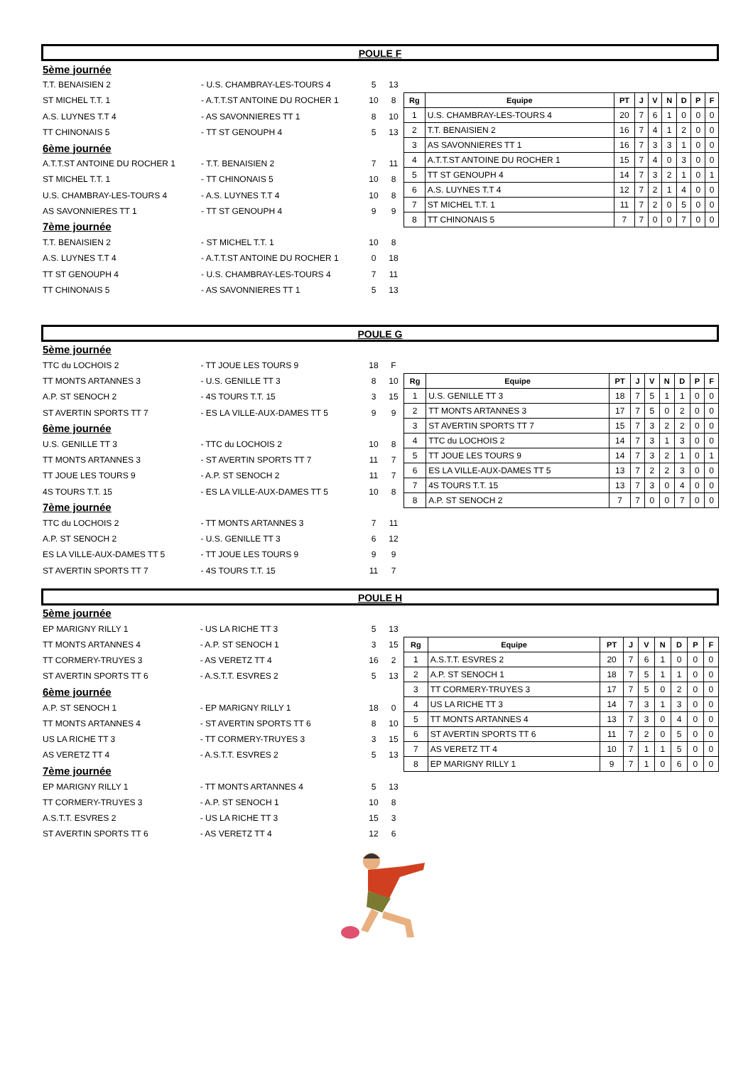POULE F
| 5ème journée | | | |
| T.T. BENAISIEN 2 | - U.S. CHAMBRAY-LES-TOURS 4 | 5 | 13 |
| ST MICHEL T.T. 1 | - A.T.T.ST ANTOINE DU ROCHER 1 | 10 | 8 |
| A.S. LUYNES T.T 4 | - AS SAVONNIERES TT 1 | 8 | 10 |
| TT CHINONAIS 5 | - TT ST GENOUPH 4 | 5 | 13 |
| 6ème journée | | | |
| A.T.T.ST ANTOINE DU ROCHER 1 | - T.T. BENAISIEN 2 | 7 | 11 |
| ST MICHEL T.T. 1 | - TT CHINONAIS 5 | 10 | 8 |
| U.S. CHAMBRAY-LES-TOURS 4 | - A.S. LUYNES T.T 4 | 10 | 8 |
| AS SAVONNIERES TT 1 | - TT ST GENOUPH 4 | 9 | 9 |
| 7ème journée | | | |
| T.T. BENAISIEN 2 | - ST MICHEL T.T. 1 | 10 | 8 |
| A.S. LUYNES T.T 4 | - A.T.T.ST ANTOINE DU ROCHER 1 | 0 | 18 |
| TT ST GENOUPH 4 | - U.S. CHAMBRAY-LES-TOURS 4 | 7 | 11 |
| TT CHINONAIS 5 | - AS SAVONNIERES TT 1 | 5 | 13 |
| Rg | Equipe | PT | J | V | N | D | P | F |
| --- | --- | --- | --- | --- | --- | --- | --- | --- |
| 1 | U.S. CHAMBRAY-LES-TOURS 4 | 20 | 7 | 6 | 1 | 0 | 0 | 0 |
| 2 | T.T. BENAISIEN 2 | 16 | 7 | 4 | 1 | 2 | 0 | 0 |
| 3 | AS SAVONNIERES TT 1 | 16 | 7 | 3 | 3 | 1 | 0 | 0 |
| 4 | A.T.T.ST ANTOINE DU ROCHER 1 | 15 | 7 | 4 | 0 | 3 | 0 | 0 |
| 5 | TT ST GENOUPH 4 | 14 | 7 | 3 | 2 | 1 | 0 | 1 |
| 6 | A.S. LUYNES T.T 4 | 12 | 7 | 2 | 1 | 4 | 0 | 0 |
| 7 | ST MICHEL T.T. 1 | 11 | 7 | 2 | 0 | 5 | 0 | 0 |
| 8 | TT CHINONAIS 5 | 7 | 7 | 0 | 0 | 7 | 0 | 0 |
POULE G
| 5ème journée | | | |
| TTC du LOCHOIS 2 | - TT JOUE LES TOURS 9 | 18 | F |
| TT MONTS ARTANNES 3 | - U.S. GENILLE TT 3 | 8 | 10 |
| A.P. ST SENOCH 2 | - 4S TOURS T.T. 15 | 3 | 15 |
| ST AVERTIN SPORTS TT 7 | - ES LA VILLE-AUX-DAMES TT 5 | 9 | 9 |
| 6ème journée | | | |
| U.S. GENILLE TT 3 | - TTC du LOCHOIS 2 | 10 | 8 |
| TT MONTS ARTANNES 3 | - ST AVERTIN SPORTS TT 7 | 11 | 7 |
| TT JOUE LES TOURS 9 | - A.P. ST SENOCH 2 | 11 | 7 |
| 4S TOURS T.T. 15 | - ES LA VILLE-AUX-DAMES TT 5 | 10 | 8 |
| 7ème journée | | | |
| TTC du LOCHOIS 2 | - TT MONTS ARTANNES 3 | 7 | 11 |
| A.P. ST SENOCH 2 | - U.S. GENILLE TT 3 | 6 | 12 |
| ES LA VILLE-AUX-DAMES TT 5 | - TT JOUE LES TOURS 9 | 9 | 9 |
| ST AVERTIN SPORTS TT 7 | - 4S TOURS T.T. 15 | 11 | 7 |
| Rg | Equipe | PT | J | V | N | D | P | F |
| --- | --- | --- | --- | --- | --- | --- | --- | --- |
| 1 | U.S. GENILLE TT 3 | 18 | 7 | 5 | 1 | 1 | 0 | 0 |
| 2 | TT MONTS ARTANNES 3 | 17 | 7 | 5 | 0 | 2 | 0 | 0 |
| 3 | ST AVERTIN SPORTS TT 7 | 15 | 7 | 3 | 2 | 2 | 0 | 0 |
| 4 | TTC du LOCHOIS 2 | 14 | 7 | 3 | 1 | 3 | 0 | 0 |
| 5 | TT JOUE LES TOURS 9 | 14 | 7 | 3 | 2 | 1 | 0 | 1 |
| 6 | ES LA VILLE-AUX-DAMES TT 5 | 13 | 7 | 2 | 2 | 3 | 0 | 0 |
| 7 | 4S TOURS T.T. 15 | 13 | 7 | 3 | 0 | 4 | 0 | 0 |
| 8 | A.P. ST SENOCH 2 | 7 | 7 | 0 | 0 | 7 | 0 | 0 |
POULE H
| 5ème journée | | | |
| EP MARIGNY RILLY 1 | - US LA RICHE TT 3 | 5 | 13 |
| TT MONTS ARTANNES 4 | - A.P. ST SENOCH 1 | 3 | 15 |
| TT CORMERY-TRUYES 3 | - AS VERETZ TT 4 | 16 | 2 |
| ST AVERTIN SPORTS TT 6 | - A.S.T.T. ESVRES 2 | 5 | 13 |
| 6ème journée | | | |
| A.P. ST SENOCH 1 | - EP MARIGNY RILLY 1 | 18 | 0 |
| TT MONTS ARTANNES 4 | - ST AVERTIN SPORTS TT 6 | 8 | 10 |
| US LA RICHE TT 3 | - TT CORMERY-TRUYES 3 | 3 | 15 |
| AS VERETZ TT 4 | - A.S.T.T. ESVRES 2 | 5 | 13 |
| 7ème journée | | | |
| EP MARIGNY RILLY 1 | - TT MONTS ARTANNES 4 | 5 | 13 |
| TT CORMERY-TRUYES 3 | - A.P. ST SENOCH 1 | 10 | 8 |
| A.S.T.T. ESVRES 2 | - US LA RICHE TT 3 | 15 | 3 |
| ST AVERTIN SPORTS TT 6 | - AS VERETZ TT 4 | 12 | 6 |
| Rg | Equipe | PT | J | V | N | D | P | F |
| --- | --- | --- | --- | --- | --- | --- | --- | --- |
| 1 | A.S.T.T. ESVRES 2 | 20 | 7 | 6 | 1 | 0 | 0 | 0 |
| 2 | A.P. ST SENOCH 1 | 18 | 7 | 5 | 1 | 1 | 0 | 0 |
| 3 | TT CORMERY-TRUYES 3 | 17 | 7 | 5 | 0 | 2 | 0 | 0 |
| 4 | US LA RICHE TT 3 | 14 | 7 | 3 | 1 | 3 | 0 | 0 |
| 5 | TT MONTS ARTANNES 4 | 13 | 7 | 3 | 0 | 4 | 0 | 0 |
| 6 | ST AVERTIN SPORTS TT 6 | 11 | 7 | 2 | 0 | 5 | 0 | 0 |
| 7 | AS VERETZ TT 4 | 10 | 7 | 1 | 1 | 5 | 0 | 0 |
| 8 | EP MARIGNY RILLY 1 | 9 | 7 | 1 | 0 | 6 | 0 | 0 |